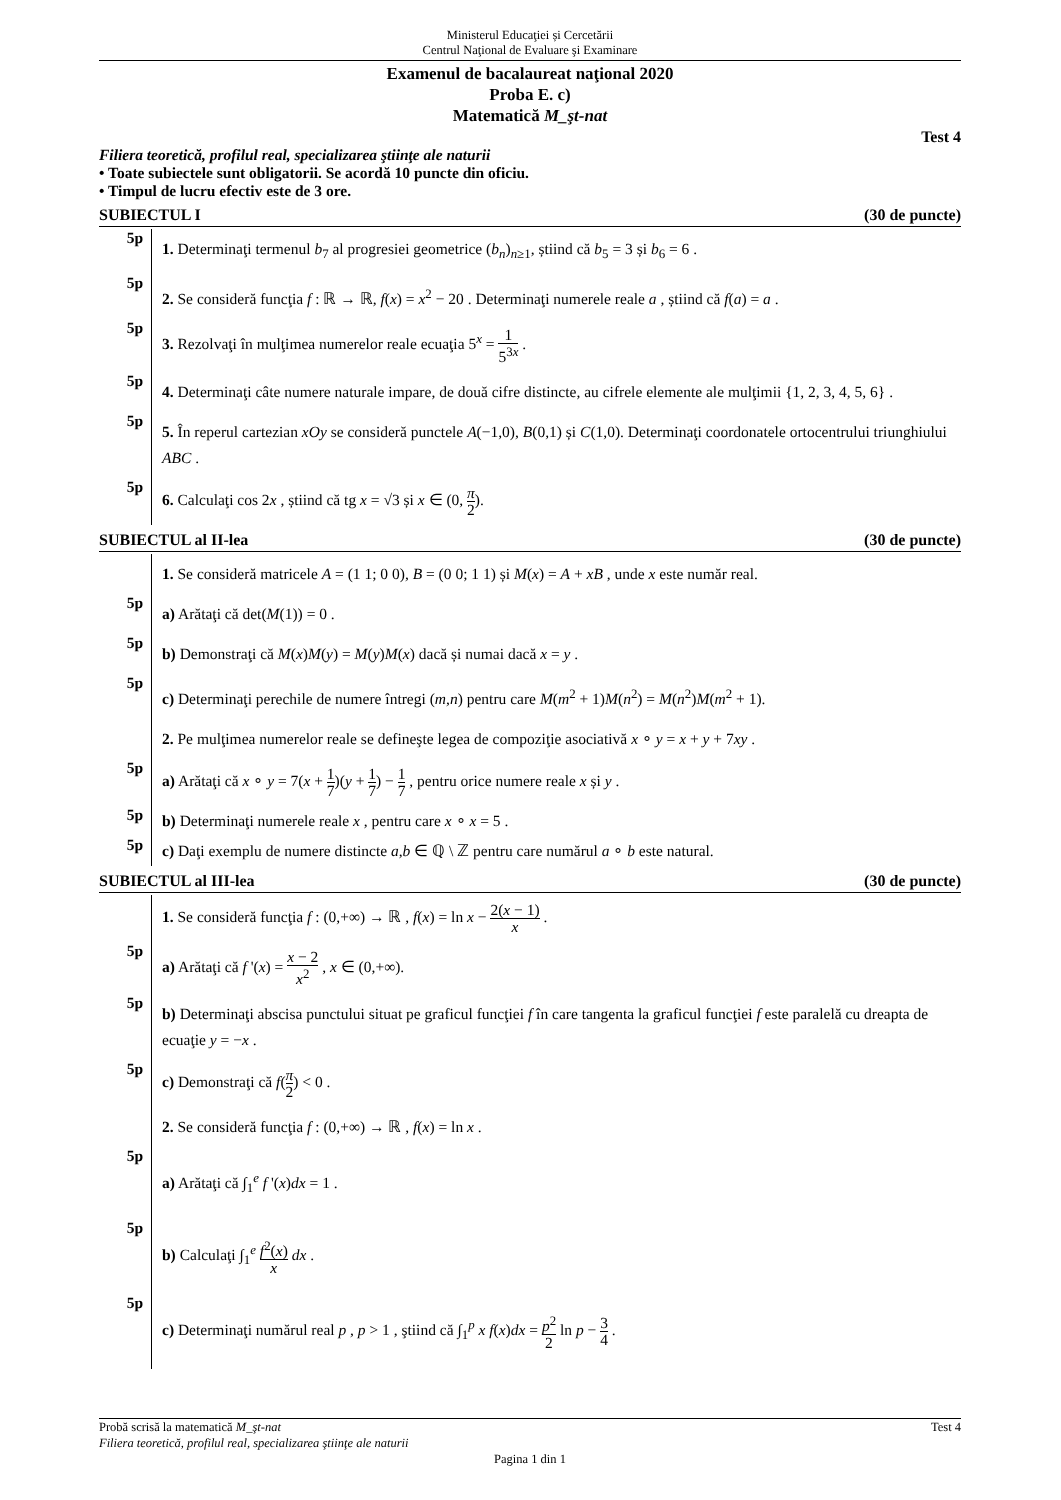Ministerul Educaţiei și Cercetării
Centrul Naţional de Evaluare şi Examinare
Examenul de bacalaureat naţional 2020
Proba E. c)
Matematică M_şt-nat
Test 4
Filiera teoretică, profilul real, specializarea ştiinţe ale naturii
• Toate subiectele sunt obligatorii. Se acordă 10 puncte din oficiu.
• Timpul de lucru efectiv este de 3 ore.
SUBIECTUL I (30 de puncte)
5p
1. Determinaţi termenul b<sub>7</sub> al progresiei geometrice (b<sub>n</sub>)<sub>n≥1</sub>, știind că b<sub>5</sub> = 3 și b<sub>6</sub> = 6 .
5p
2. Se consideră funcţia f : ℝ → ℝ, f(x) = x<sup>2</sup> − 20 . Determinaţi numerele reale a , știind că f(a) = a .
5p
3. Rezolvaţi în mulţimea numerelor reale ecuaţia 5<sup>x</sup> = 1 5<sup>3x</sup> .
5p
4. Determinaţi câte numere naturale impare, de două cifre distincte, au cifrele elemente ale mulţimii {1, 2, 3, 4, 5, 6} .
5p
5. În reperul cartezian xOy se consideră punctele A(−1,0), B(0,1) și C(1,0). Determinaţi coordonatele ortocentrului triunghiului ABC .
5p
6. Calculaţi cos 2x , știind că tg x = √3 și x ∈ (0, π 2).
SUBIECTUL al II-lea (30 de puncte)
1. Se consideră matricele A = (1 1; 0 0), B = (0 0; 1 1) și M(x) = A + xB , unde x este număr real.
5p
a) Arătaţi că det(M(1)) = 0 .
5p
b) Demonstraţi că M(x)M(y) = M(y)M(x) dacă și numai dacă x = y .
5p
c) Determinaţi perechile de numere întregi (m,n) pentru care M(m<sup>2</sup> + 1)M(n<sup>2</sup>) = M(n<sup>2</sup>)M(m<sup>2</sup> + 1).
2. Pe mulţimea numerelor reale se defineşte legea de compoziţie asociativă x ∘ y = x + y + 7xy .
5p
a) Arătaţi că x ∘ y = 7(x + 1 7)(y + 1 7) − 1 7 , pentru orice numere reale x și y .
5p
b) Determinaţi numerele reale x , pentru care x ∘ x = 5 .
5p
c) Daţi exemplu de numere distincte a,b ∈ ℚ \ ℤ pentru care numărul a ∘ b este natural.
SUBIECTUL al III-lea (30 de puncte)
1. Se consideră funcţia f : (0,+∞) → ℝ , f(x) = ln x − 2(x − 1) x .
5p
a) Arătaţi că f '(x) = x − 2 x<sup>2</sup> , x ∈ (0,+∞).
5p
b) Determinaţi abscisa punctului situat pe graficul funcţiei f în care tangenta la graficul funcţiei f este paralelă cu dreapta de ecuaţie y = −x .
5p
c) Demonstraţi că f(π 2) < 0 .
2. Se consideră funcţia f : (0,+∞) → ℝ , f(x) = ln x .
5p
a) Arătaţi că ∫<sub>1</sub><sup>e</sup> f '(x)dx = 1 .
5p
b) Calculaţi ∫<sub>1</sub><sup>e</sup> f<sup>2</sup>(x) x dx .
5p
c) Determinaţi numărul real p , p > 1 , ştiind că ∫<sub>1</sub><sup>p</sup> x f(x)dx = p<sup>2</sup> 2 ln p − 3 4 .
Probă scrisă la matematică M_şt-nat Test 4
Filiera teoretică, profilul real, specializarea ştiinţe ale naturii
Pagina 1 din 1